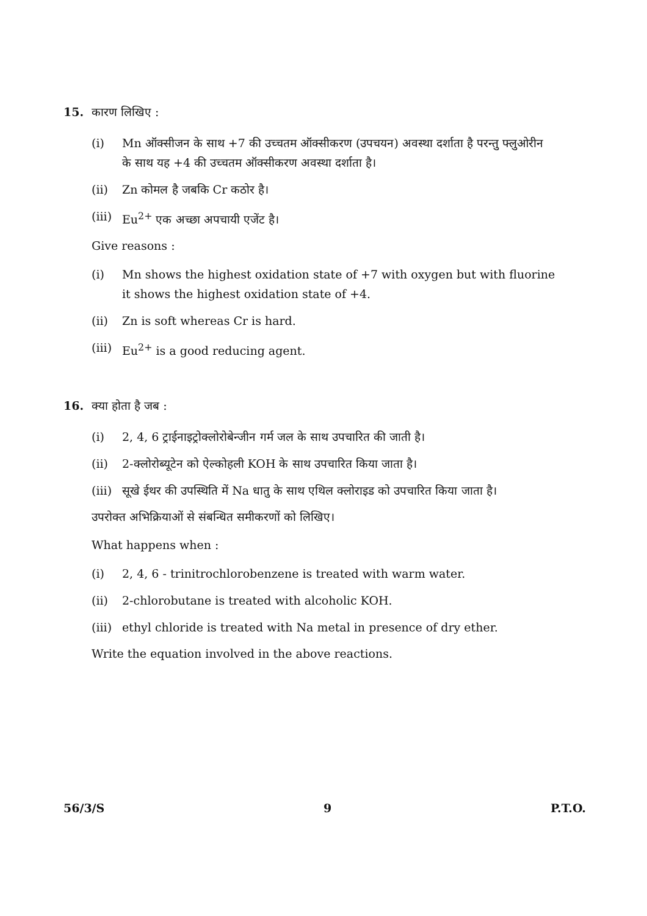15. कारण लिखिए :
(i) Mn ऑक्सीजन के साथ +7 की उच्चतम ऑक्सीकरण (उपचयन) अवस्था दर्शाता है परन्तु फ्लुओरीन के साथ यह +4 की उच्चतम ऑक्सीकरण अवस्था दर्शाता है।
(ii) Zn कोमल है जबकि Cr कठोर है।
(iii) Eu<sup>2+</sup> एक अच्छा अपचायी एजेंट है।
Give reasons :
(i) Mn shows the highest oxidation state of +7 with oxygen but with fluorine it shows the highest oxidation state of +4.
(ii) Zn is soft whereas Cr is hard.
(iii) Eu<sup>2+</sup> is a good reducing agent.
16. क्या होता है जब :
(i) 2, 4, 6 ट्राईनाइट्रोक्लोरोबेन्जीन गर्म जल के साथ उपचारित की जाती है।
(ii) 2-क्लोरोब्यूटेन को ऐल्कोहली KOH के साथ उपचारित किया जाता है।
(iii) सूखे ईथर की उपस्थिति में Na धातु के साथ एथिल क्लोराइड को उपचारित किया जाता है।
उपरोक्त अभिक्रियाओं से संबन्धित समीकरणों को लिखिए।
What happens when :
(i) 2, 4, 6 - trinitrochlorobenzene is treated with warm water.
(ii) 2-chlorobutane is treated with alcoholic KOH.
(iii) ethyl chloride is treated with Na metal in presence of dry ether.
Write the equation involved in the above reactions.
56/3/S 9 P.T.O.